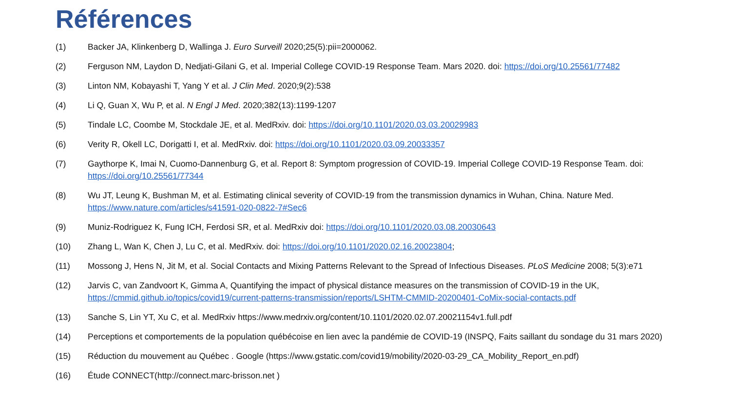Références
(1) Backer JA, Klinkenberg D, Wallinga J. Euro Surveill 2020;25(5):pii=2000062.
(2) Ferguson NM, Laydon D, Nedjati-Gilani G, et al. Imperial College COVID-19 Response Team. Mars 2020. doi: https://doi.org/10.25561/77482
(3) Linton NM, Kobayashi T, Yang Y et al. J Clin Med. 2020;9(2):538
(4) Li Q, Guan X, Wu P, et al. N Engl J Med. 2020;382(13):1199-1207
(5) Tindale LC, Coombe M, Stockdale JE, et al. MedRxiv. doi: https://doi.org/10.1101/2020.03.03.20029983
(6) Verity R, Okell LC, Dorigatti I, et al. MedRxiv. doi: https://doi.org/10.1101/2020.03.09.20033357
(7) Gaythorpe K, Imai N, Cuomo-Dannenburg G, et al. Report 8: Symptom progression of COVID-19. Imperial College COVID-19 Response Team. doi: https://doi.org/10.25561/77344
(8) Wu JT, Leung K, Bushman M, et al. Estimating clinical severity of COVID-19 from the transmission dynamics in Wuhan, China. Nature Med. https://www.nature.com/articles/s41591-020-0822-7#Sec6
(9) Muniz-Rodriguez K, Fung ICH, Ferdosi SR, et al. MedRxiv doi: https://doi.org/10.1101/2020.03.08.20030643
(10) Zhang L, Wan K, Chen J, Lu C, et al. MedRxiv. doi: https://doi.org/10.1101/2020.02.16.20023804;
(11) Mossong J, Hens N, Jit M, et al. Social Contacts and Mixing Patterns Relevant to the Spread of Infectious Diseases. PLoS Medicine 2008; 5(3):e71
(12) Jarvis C, van Zandvoort K, Gimma A, Quantifying the impact of physical distance measures on the transmission of COVID-19 in the UK, https://cmmid.github.io/topics/covid19/current-patterns-transmission/reports/LSHTM-CMMID-20200401-CoMix-social-contacts.pdf
(13) Sanche S, Lin YT, Xu C, et al. MedRxiv https://www.medrxiv.org/content/10.1101/2020.02.07.20021154v1.full.pdf
(14) Perceptions et comportements de la population québécoise en lien avec la pandémie de COVID-19 (INSPQ, Faits saillant du sondage du 31 mars 2020)
(15) Réduction du mouvement au Québec . Google (https://www.gstatic.com/covid19/mobility/2020-03-29_CA_Mobility_Report_en.pdf)
(16) Étude CONNECT(http://connect.marc-brisson.net )